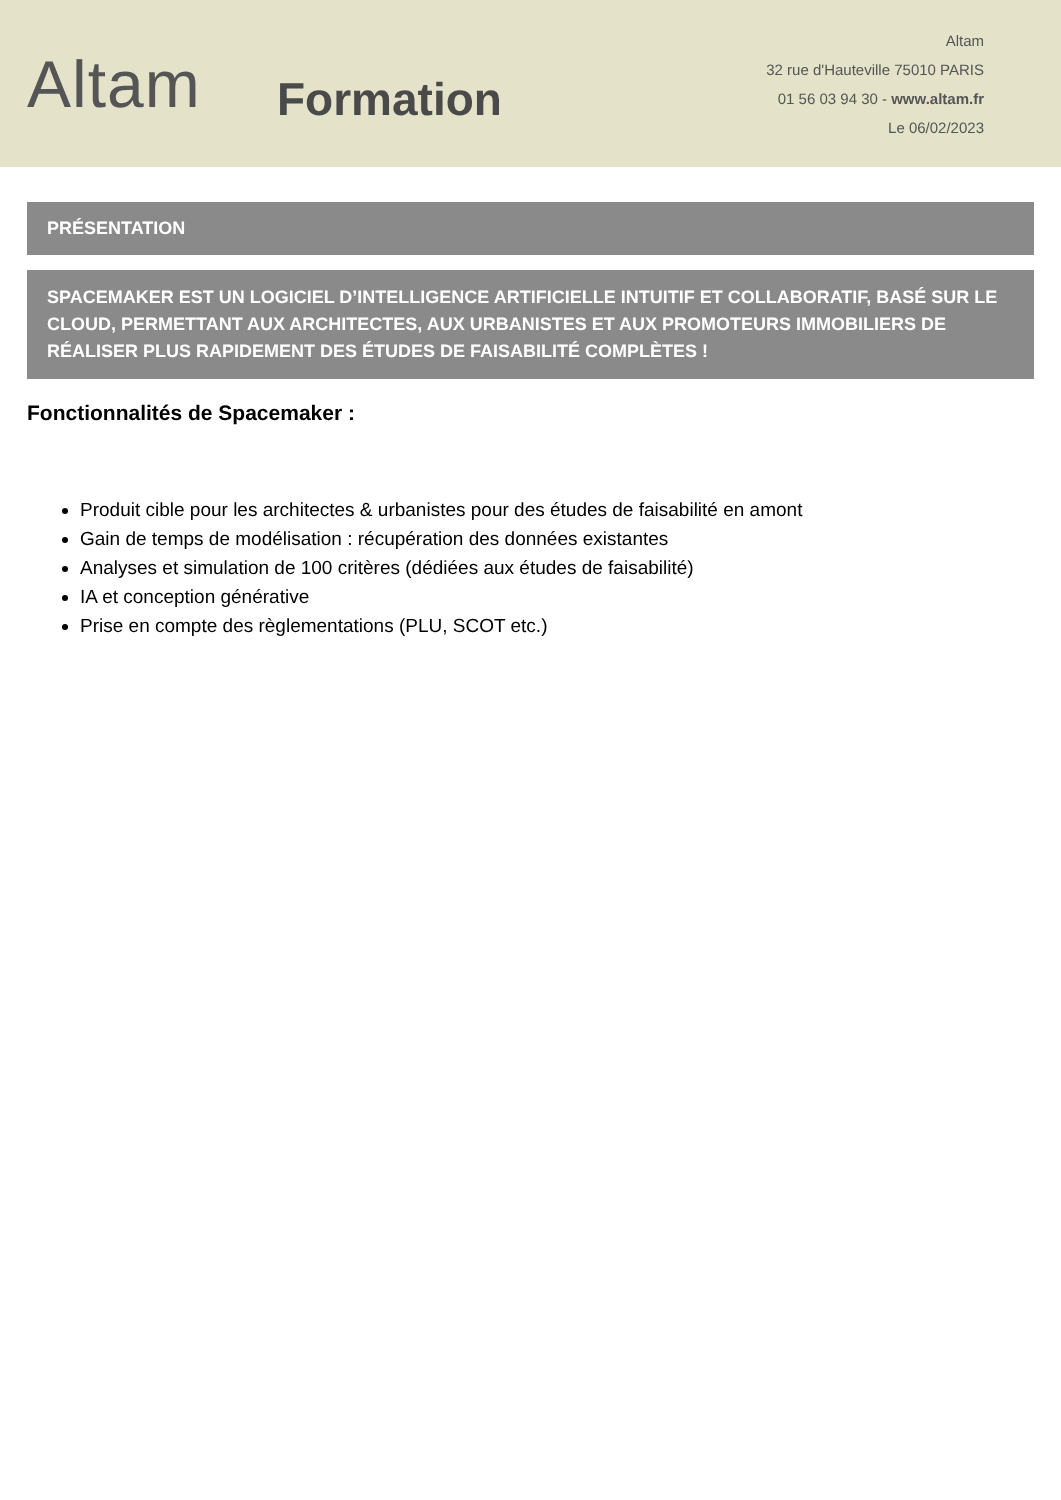Altam
Formation
Altam
32 rue d'Hauteville 75010 PARIS
01 56 03 94 30 - www.altam.fr
Le 06/02/2023
PRÉSENTATION
SPACEMAKER EST UN LOGICIEL D’INTELLIGENCE ARTIFICIELLE INTUITIF ET COLLABORATIF, BASÉ SUR LE CLOUD, PERMETTANT AUX ARCHITECTES, AUX URBANISTES ET AUX PROMOTEURS IMMOBILIERS DE RÉALISER PLUS RAPIDEMENT DES ÉTUDES DE FAISABILITÉ COMPLÈTES !
Fonctionnalités de Spacemaker :
Produit cible pour les architectes & urbanistes pour des études de faisabilité en amont
Gain de temps de modélisation : récupération des données existantes
Analyses et simulation de 100 critères (dédiées aux études de faisabilité)
IA et conception générative
Prise en compte des règlementations (PLU, SCOT etc.)